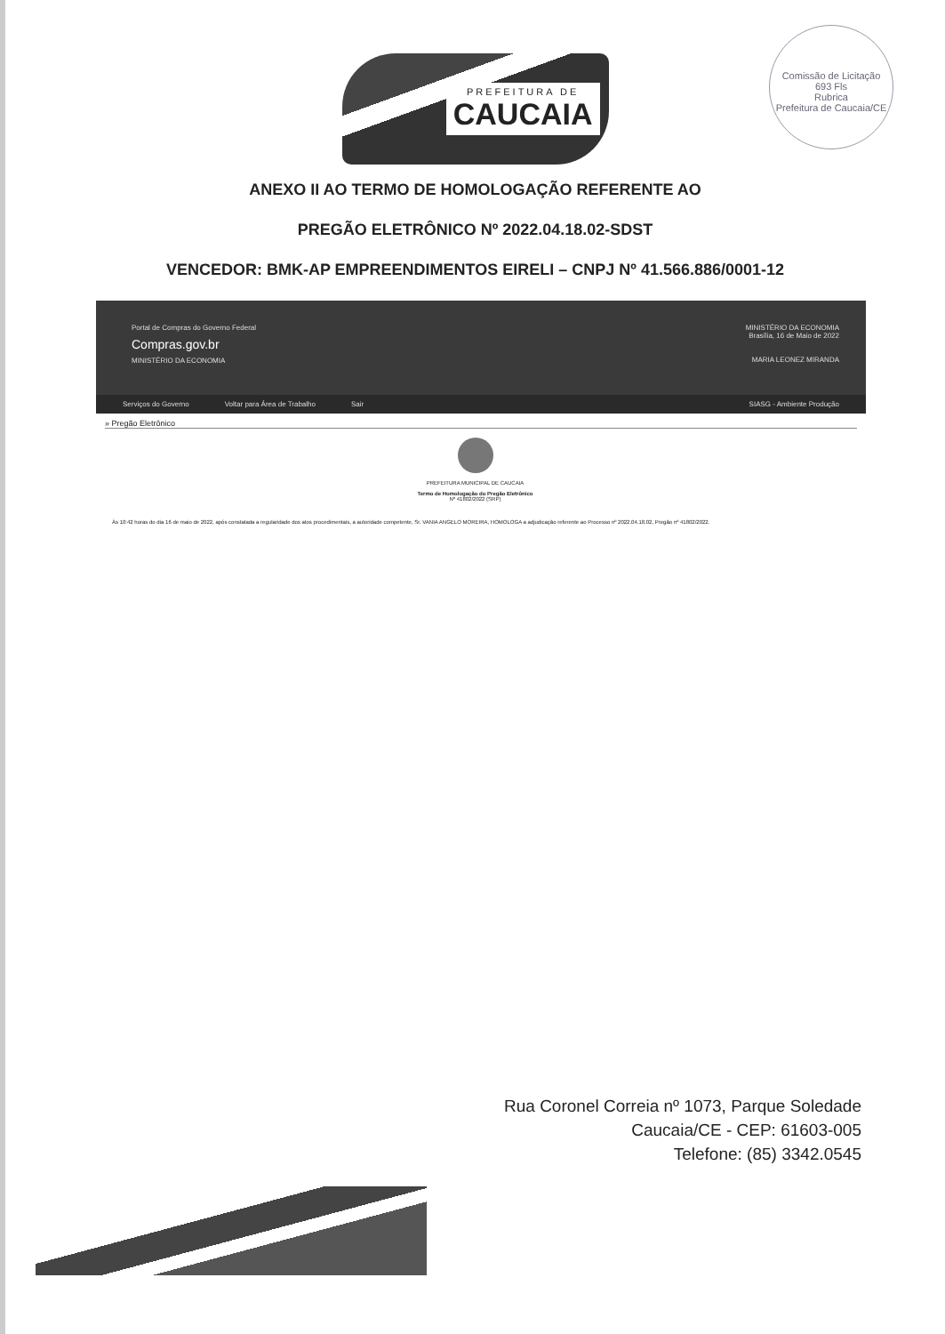PREFEITURA DE
CAUCAIA
Comissão de Licitação
693 Fls
Rubrica
Prefeitura de Caucaia/CE
ANEXO II AO TERMO DE HOMOLOGAÇÃO REFERENTE AO
PREGÃO ELETRÔNICO Nº 2022.04.18.02-SDST
VENCEDOR: BMK-AP EMPREENDIMENTOS EIRELI – CNPJ Nº 41.566.886/0001-12
Portal de Compras do Governo Federal
Compras.gov.br
MINISTÉRIO DA ECONOMIA
MINISTÉRIO DA ECONOMIA
Brasília, 16 de Maio de 2022
MARIA LEONEZ MIRANDA
Serviços do Governo Voltar para Área de Trabalho Sair SIASG - Ambiente Produção
» Pregão Eletrônico
PREFEITURA MUNICIPAL DE CAUCAIA
Termo de Homologação do Pregão Eletrônico
Nº 41802/2022 (SRP)
Às 10:42 horas do dia 16 de maio de 2022, após constatada a regularidade dos atos procedimentais, a autoridade competente, Sr. VANIA ANGELO MOREIRA, HOMOLOGA a adjudicação referente ao Processo nº 2022.04.18.02, Pregão nº 41802/2022.
Rua Coronel Correia nº 1073, Parque Soledade
Caucaia/CE - CEP: 61603-005
Telefone: (85) 3342.0545